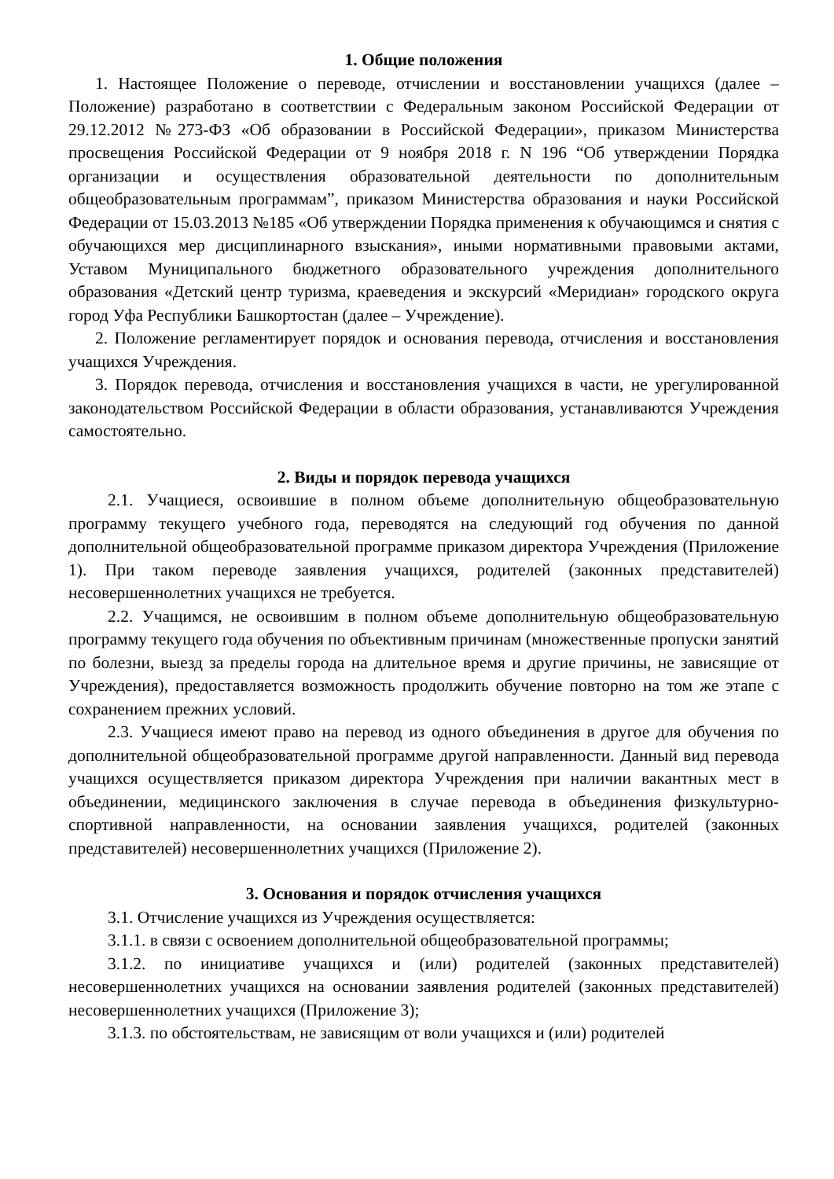1. Общие положения
1. Настоящее Положение о переводе, отчислении и восстановлении учащихся (далее – Положение) разработано в соответствии с Федеральным законом Российской Федерации от 29.12.2012 №273-ФЗ «Об образовании в Российской Федерации», приказом Министерства просвещения Российской Федерации от 9 ноября 2018 г. N 196 “Об утверждении Порядка организации и осуществления образовательной деятельности по дополнительным общеобразовательным программам”, приказом Министерства образования и науки Российской Федерации от 15.03.2013 №185 «Об утверждении Порядка применения к обучающимся и снятия с обучающихся мер дисциплинарного взыскания», иными нормативными правовыми актами, Уставом Муниципального бюджетного образовательного учреждения дополнительного образования «Детский центр туризма, краеведения и экскурсий «Меридиан» городского округа город Уфа Республики Башкортостан (далее – Учреждение).
2. Положение регламентирует порядок и основания перевода, отчисления и восстановления учащихся Учреждения.
3. Порядок перевода, отчисления и восстановления учащихся в части, не урегулированной законодательством Российской Федерации в области образования, устанавливаются Учреждения самостоятельно.
2. Виды и порядок перевода учащихся
2.1. Учащиеся, освоившие в полном объеме дополнительную общеобразовательную программу текущего учебного года, переводятся на следующий год обучения по данной дополнительной общеобразовательной программе приказом директора Учреждения (Приложение 1). При таком переводе заявления учащихся, родителей (законных представителей) несовершеннолетних учащихся не требуется.
2.2. Учащимся, не освоившим в полном объеме дополнительную общеобразовательную программу текущего года обучения по объективным причинам (множественные пропуски занятий по болезни, выезд за пределы города на длительное время и другие причины, не зависящие от Учреждения), предоставляется возможность продолжить обучение повторно на том же этапе с сохранением прежних условий.
2.3. Учащиеся имеют право на перевод из одного объединения в другое для обучения по дополнительной общеобразовательной программе другой направленности. Данный вид перевода учащихся осуществляется приказом директора Учреждения при наличии вакантных мест в объединении, медицинского заключения в случае перевода в объединения физкультурно-спортивной направленности, на основании заявления учащихся, родителей (законных представителей) несовершеннолетних учащихся (Приложение 2).
3. Основания и порядок отчисления учащихся
3.1. Отчисление учащихся из Учреждения осуществляется:
3.1.1. в связи с освоением дополнительной общеобразовательной программы;
3.1.2. по инициативе учащихся и (или) родителей (законных представителей) несовершеннолетних учащихся на основании заявления родителей (законных представителей) несовершеннолетних учащихся (Приложение 3);
3.1.3. по обстоятельствам, не зависящим от воли учащихся и (или) родителей